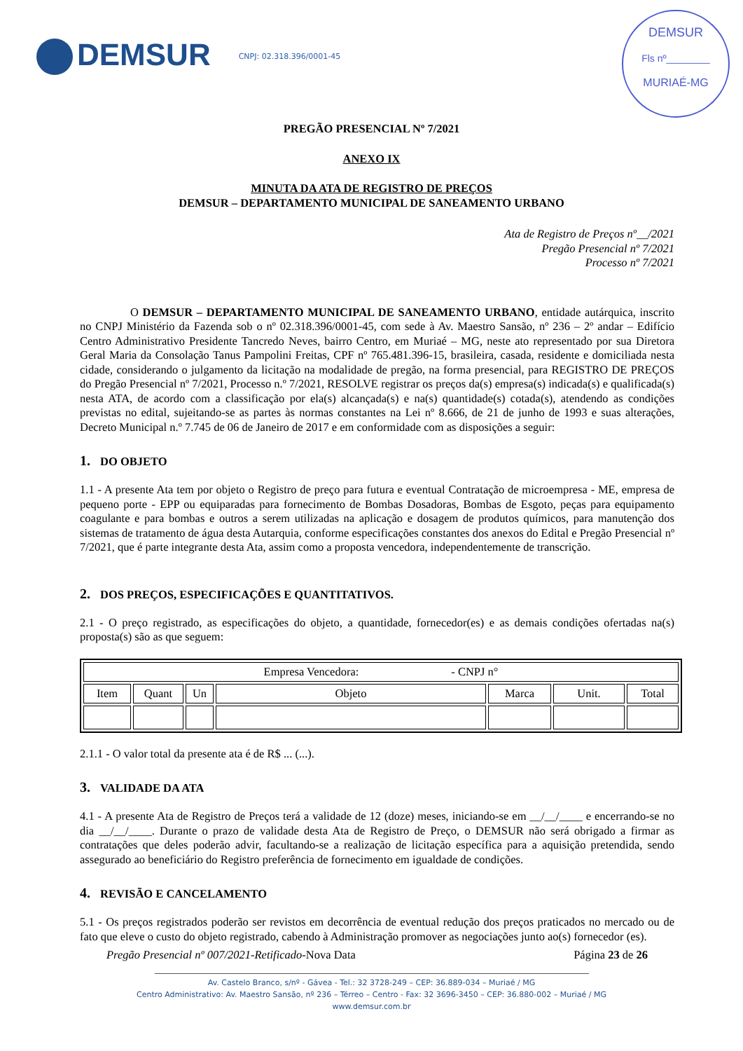DEMSUR
CNPJ: 02.318.396/0001-45
DEMSUR
Fls nº________
MURIAÉ-MG
PREGÃO PRESENCIAL Nº 7/2021
ANEXO IX
MINUTA DA ATA DE REGISTRO DE PREÇOS
DEMSUR – DEPARTAMENTO MUNICIPAL DE SANEAMENTO URBANO
Ata de Registro de Preços nº__/2021
Pregão Presencial nº 7/2021
Processo nº 7/2021
O DEMSUR – DEPARTAMENTO MUNICIPAL DE SANEAMENTO URBANO, entidade autárquica, inscrito no CNPJ Ministério da Fazenda sob o nº 02.318.396/0001-45, com sede à Av. Maestro Sansão, nº 236 – 2º andar – Edifício Centro Administrativo Presidente Tancredo Neves, bairro Centro, em Muriaé – MG, neste ato representado por sua Diretora Geral Maria da Consolação Tanus Pampolini Freitas, CPF nº 765.481.396-15, brasileira, casada, residente e domiciliada nesta cidade, considerando o julgamento da licitação na modalidade de pregão, na forma presencial, para REGISTRO DE PREÇOS do Pregão Presencial nº 7/2021, Processo n.º 7/2021, RESOLVE registrar os preços da(s) empresa(s) indicada(s) e qualificada(s) nesta ATA, de acordo com a classificação por ela(s) alcançada(s) e na(s) quantidade(s) cotada(s), atendendo as condições previstas no edital, sujeitando-se as partes às normas constantes na Lei nº 8.666, de 21 de junho de 1993 e suas alterações, Decreto Municipal n.º 7.745 de 06 de Janeiro de 2017 e em conformidade com as disposições a seguir:
1. DO OBJETO
1.1 - A presente Ata tem por objeto o Registro de preço para futura e eventual Contratação de microempresa - ME, empresa de pequeno porte - EPP ou equiparadas para fornecimento de Bombas Dosadoras, Bombas de Esgoto, peças para equipamento coagulante e para bombas e outros a serem utilizadas na aplicação e dosagem de produtos químicos, para manutenção dos sistemas de tratamento de água desta Autarquia, conforme especificações constantes dos anexos do Edital e Pregão Presencial nº 7/2021, que é parte integrante desta Ata, assim como a proposta vencedora, independentemente de transcrição.
2. DOS PREÇOS, ESPECIFICAÇÕES E QUANTITATIVOS.
2.1 - O preço registrado, as especificações do objeto, a quantidade, fornecedor(es) e as demais condições ofertadas na(s) proposta(s) são as que seguem:
| Empresa Vencedora: - CNPJ n° | | | | | | |
| Item | Quant | Un | Objeto | Marca | Unit. | Total |
2.1.1 - O valor total da presente ata é de R$ ... (...).
3. VALIDADE DA ATA
4.1 - A presente Ata de Registro de Preços terá a validade de 12 (doze) meses, iniciando-se em __/__/____ e encerrando-se no dia __/__/____. Durante o prazo de validade desta Ata de Registro de Preço, o DEMSUR não será obrigado a firmar as contratações que deles poderão advir, facultando-se a realização de licitação específica para a aquisição pretendida, sendo assegurado ao beneficiário do Registro preferência de fornecimento em igualdade de condições.
4. REVISÃO E CANCELAMENTO
5.1 - Os preços registrados poderão ser revistos em decorrência de eventual redução dos preços praticados no mercado ou de fato que eleve o custo do objeto registrado, cabendo à Administração promover as negociações junto ao(s) fornecedor (es).
Pregão Presencial nº 007/2021-Retificado-Nova Data Página 23 de 26
Av. Castelo Branco, s/nº - Gávea - Tel.: 32 3728-249 – CEP: 36.889-034 – Muriaé / MG
Centro Administrativo: Av. Maestro Sansão, nº 236 – Térreo – Centro - Fax: 32 3696-3450 – CEP: 36.880-002 – Muriaé / MG
www.demsur.com.br